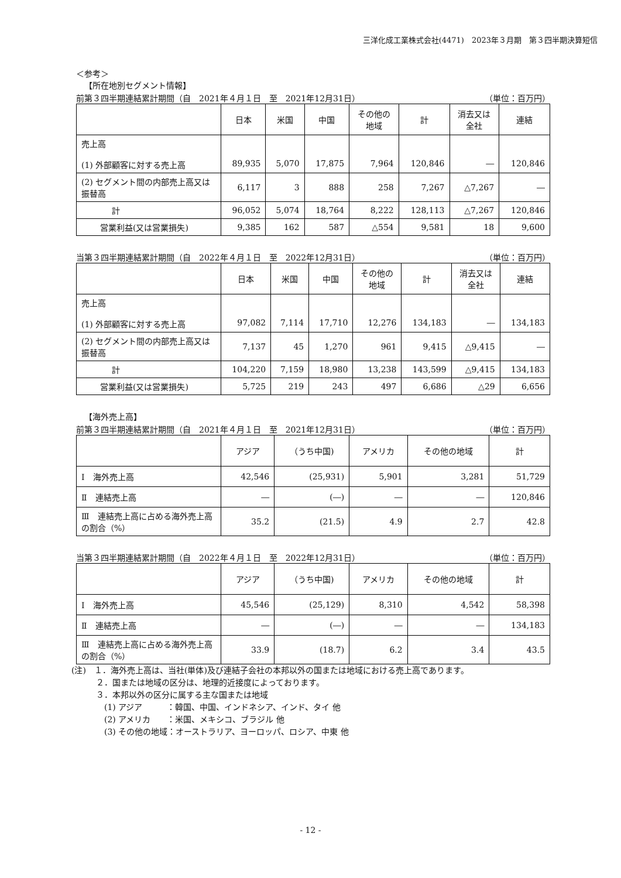三洋化成工業株式会社(4471)　2023年３月期　第３四半期決算短信
＜参考＞
【所在地別セグメント情報】
前第３四半期連結累計期間（自　2021年４月１日　至　2021年12月31日） （単位：百万円）
| | 日本 | 米国 | 中国 | その他の 地域 | 計 | 消去又は 全社 | 連結 |
| --- | --- | --- | --- | --- | --- | --- | --- |
| 売上高 (1) 外部顧客に対する売上高 | 89,935 | 5,070 | 17,875 | 7,964 | 120,846 | ― | 120,846 |
| (2) セグメント間の内部売上高又は振替高 | 6,117 | 3 | 888 | 258 | 7,267 | △7,267 | ― |
| 計 | 96,052 | 5,074 | 18,764 | 8,222 | 128,113 | △7,267 | 120,846 |
| 営業利益(又は営業損失) | 9,385 | 162 | 587 | △554 | 9,581 | 18 | 9,600 |
当第３四半期連結累計期間（自　2022年４月１日　至　2022年12月31日） （単位：百万円）
| | 日本 | 米国 | 中国 | その他の 地域 | 計 | 消去又は 全社 | 連結 |
| --- | --- | --- | --- | --- | --- | --- | --- |
| 売上高 (1) 外部顧客に対する売上高 | 97,082 | 7,114 | 17,710 | 12,276 | 134,183 | ― | 134,183 |
| (2) セグメント間の内部売上高又は振替高 | 7,137 | 45 | 1,270 | 961 | 9,415 | △9,415 | ― |
| 計 | 104,220 | 7,159 | 18,980 | 13,238 | 143,599 | △9,415 | 134,183 |
| 営業利益(又は営業損失) | 5,725 | 219 | 243 | 497 | 6,686 | △29 | 6,656 |
【海外売上高】
前第３四半期連結累計期間（自　2021年４月１日　至　2021年12月31日） （単位：百万円）
| | アジア | （うち中国) | アメリカ | その他の地域 | 計 |
| --- | --- | --- | --- | --- | --- |
| Ⅰ 海外売上高 | 42,546 | (25,931) | 5,901 | 3,281 | 51,729 |
| Ⅱ 連結売上高 | ― | (―) | ― | ― | 120,846 |
| Ⅲ 連結売上高に占める海外売上高の割合（%） | 35.2 | (21.5) | 4.9 | 2.7 | 42.8 |
当第３四半期連結累計期間（自　2022年４月１日　至　2022年12月31日） （単位：百万円）
| | アジア | （うち中国) | アメリカ | その他の地域 | 計 |
| --- | --- | --- | --- | --- | --- |
| Ⅰ 海外売上高 | 45,546 | (25,129) | 8,310 | 4,542 | 58,398 |
| Ⅱ 連結売上高 | ― | (―) | ― | ― | 134,183 |
| Ⅲ 連結売上高に占める海外売上高の割合（%） | 33.9 | (18.7) | 6.2 | 3.4 | 43.5 |
(注)　１．海外売上高は、当社(単体)及び連結子会社の本邦以外の国または地域における売上高であります。
　　　２．国または地域の区分は、地理的近接度によっております。
　　　３．本邦以外の区分に属する主な国または地域
　　　　(1) アジア　　　：韓国、中国、インドネシア、インド、タイ 他
　　　　(2) アメリカ　　：米国、メキシコ、ブラジル 他
　　　　(3) その他の地域：オーストラリア、ヨーロッパ、ロシア、中東 他
- 12 -